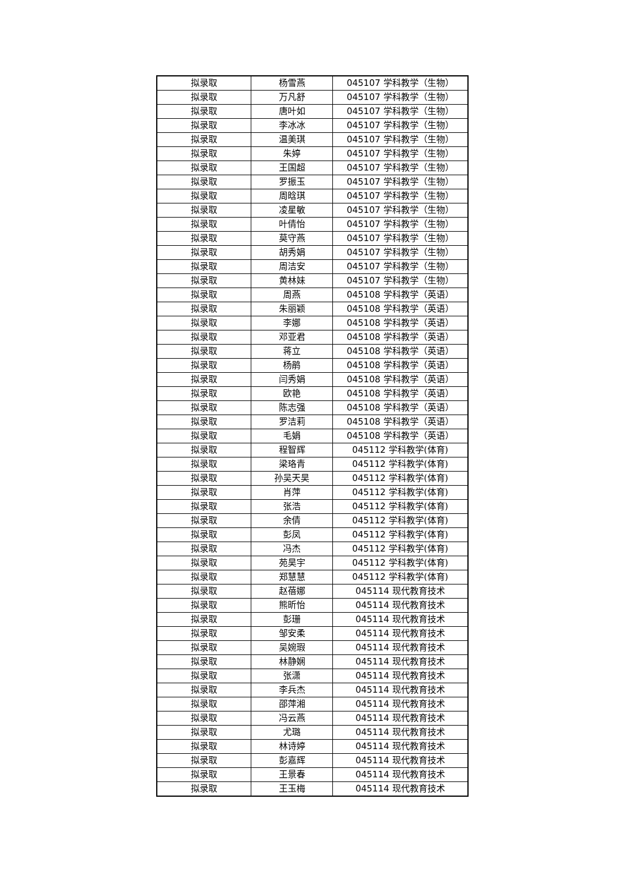| 拟录取 | 杨雪燕 | 045107 学科教学（生物） |
| 拟录取 | 万凡舒 | 045107 学科教学（生物） |
| 拟录取 | 唐叶如 | 045107 学科教学（生物） |
| 拟录取 | 李冰冰 | 045107 学科教学（生物） |
| 拟录取 | 温美琪 | 045107 学科教学（生物） |
| 拟录取 | 朱婷 | 045107 学科教学（生物） |
| 拟录取 | 王国超 | 045107 学科教学（生物） |
| 拟录取 | 罗振玉 | 045107 学科教学（生物） |
| 拟录取 | 周晗琪 | 045107 学科教学（生物） |
| 拟录取 | 凌星敏 | 045107 学科教学（生物） |
| 拟录取 | 叶倩怡 | 045107 学科教学（生物） |
| 拟录取 | 莫守燕 | 045107 学科教学（生物） |
| 拟录取 | 胡秀娟 | 045107 学科教学（生物） |
| 拟录取 | 周洁安 | 045107 学科教学（生物） |
| 拟录取 | 黄林妹 | 045107 学科教学（生物） |
| 拟录取 | 周燕 | 045108 学科教学（英语） |
| 拟录取 | 朱丽颖 | 045108 学科教学（英语） |
| 拟录取 | 李娜 | 045108 学科教学（英语） |
| 拟录取 | 邓亚君 | 045108 学科教学（英语） |
| 拟录取 | 蒋立 | 045108 学科教学（英语） |
| 拟录取 | 杨鹃 | 045108 学科教学（英语） |
| 拟录取 | 闫秀娟 | 045108 学科教学（英语） |
| 拟录取 | 欧艳 | 045108 学科教学（英语） |
| 拟录取 | 陈志强 | 045108 学科教学（英语） |
| 拟录取 | 罗洁莉 | 045108 学科教学（英语） |
| 拟录取 | 毛娟 | 045108 学科教学（英语） |
| 拟录取 | 程智辉 | 045112 学科教学(体育) |
| 拟录取 | 梁珞青 | 045112 学科教学(体育) |
| 拟录取 | 孙吴天昊 | 045112 学科教学(体育) |
| 拟录取 | 肖萍 | 045112 学科教学(体育) |
| 拟录取 | 张浩 | 045112 学科教学(体育) |
| 拟录取 | 余倩 | 045112 学科教学(体育) |
| 拟录取 | 彭凤 | 045112 学科教学(体育) |
| 拟录取 | 冯杰 | 045112 学科教学(体育) |
| 拟录取 | 苑昊宇 | 045112 学科教学(体育) |
| 拟录取 | 郑慧慧 | 045112 学科教学(体育) |
| 拟录取 | 赵蓓娜 | 045114 现代教育技术 |
| 拟录取 | 熊昕怡 | 045114 现代教育技术 |
| 拟录取 | 彭珊 | 045114 现代教育技术 |
| 拟录取 | 邹安柔 | 045114 现代教育技术 |
| 拟录取 | 吴婉瑕 | 045114 现代教育技术 |
| 拟录取 | 林静娴 | 045114 现代教育技术 |
| 拟录取 | 张潇 | 045114 现代教育技术 |
| 拟录取 | 李兵杰 | 045114 现代教育技术 |
| 拟录取 | 邵萍湘 | 045114 现代教育技术 |
| 拟录取 | 冯云燕 | 045114 现代教育技术 |
| 拟录取 | 尤璐 | 045114 现代教育技术 |
| 拟录取 | 林诗婷 | 045114 现代教育技术 |
| 拟录取 | 彭嘉辉 | 045114 现代教育技术 |
| 拟录取 | 王景春 | 045114 现代教育技术 |
| 拟录取 | 王玉梅 | 045114 现代教育技术 |